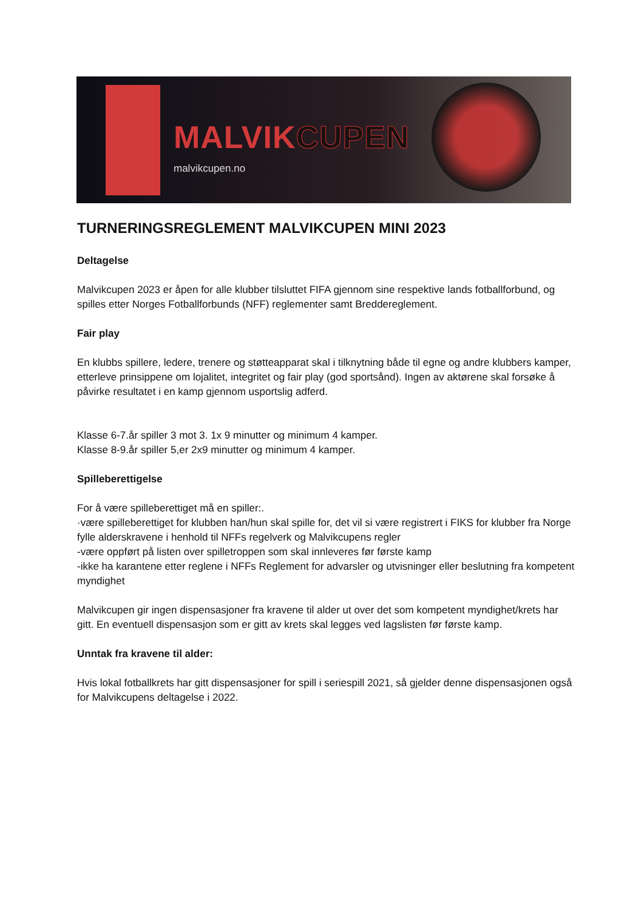MALVIKCUPEN
malvikcupen.no
TURNERINGSREGLEMENT MALVIKCUPEN MINI 2023
Deltagelse
Malvikcupen 2023 er åpen for alle klubber tilsluttet FIFA gjennom sine respektive lands fotballforbund, og spilles etter Norges Fotballforbunds (NFF) reglementer samt Breddereglement.
Fair play
En klubbs spillere, ledere, trenere og støtteapparat skal i tilknytning både til egne og andre klubbers kamper, etterleve prinsippene om lojalitet, integritet og fair play (god sportsånd). Ingen av aktørene skal forsøke å påvirke resultatet i en kamp gjennom usportslig adferd.
Klasse 6-7.år spiller 3 mot 3. 1x 9 minutter og minimum 4 kamper.
Klasse 8-9.år spiller 5,er 2x9 minutter og minimum 4 kamper.
Spilleberettigelse
For å være spilleberettiget må en spiller:.
·være spilleberettiget for klubben han/hun skal spille for, det vil si være registrert i FIKS for klubber fra Norge
fylle alderskravene i henhold til NFFs regelverk og Malvikcupens regler
-være oppført på listen over spilletroppen som skal innleveres før første kamp
-ikke ha karantene etter reglene i NFFs Reglement for advarsler og utvisninger eller beslutning fra kompetent myndighet
Malvikcupen gir ingen dispensasjoner fra kravene til alder ut over det som kompetent myndighet/krets har gitt. En eventuell dispensasjon som er gitt av krets skal legges ved lagslisten før første kamp.
Unntak fra kravene til alder:
Hvis lokal fotballkrets har gitt dispensasjoner for spill i seriespill 2021, så gjelder denne dispensasjonen også for Malvikcupens deltagelse i 2022.